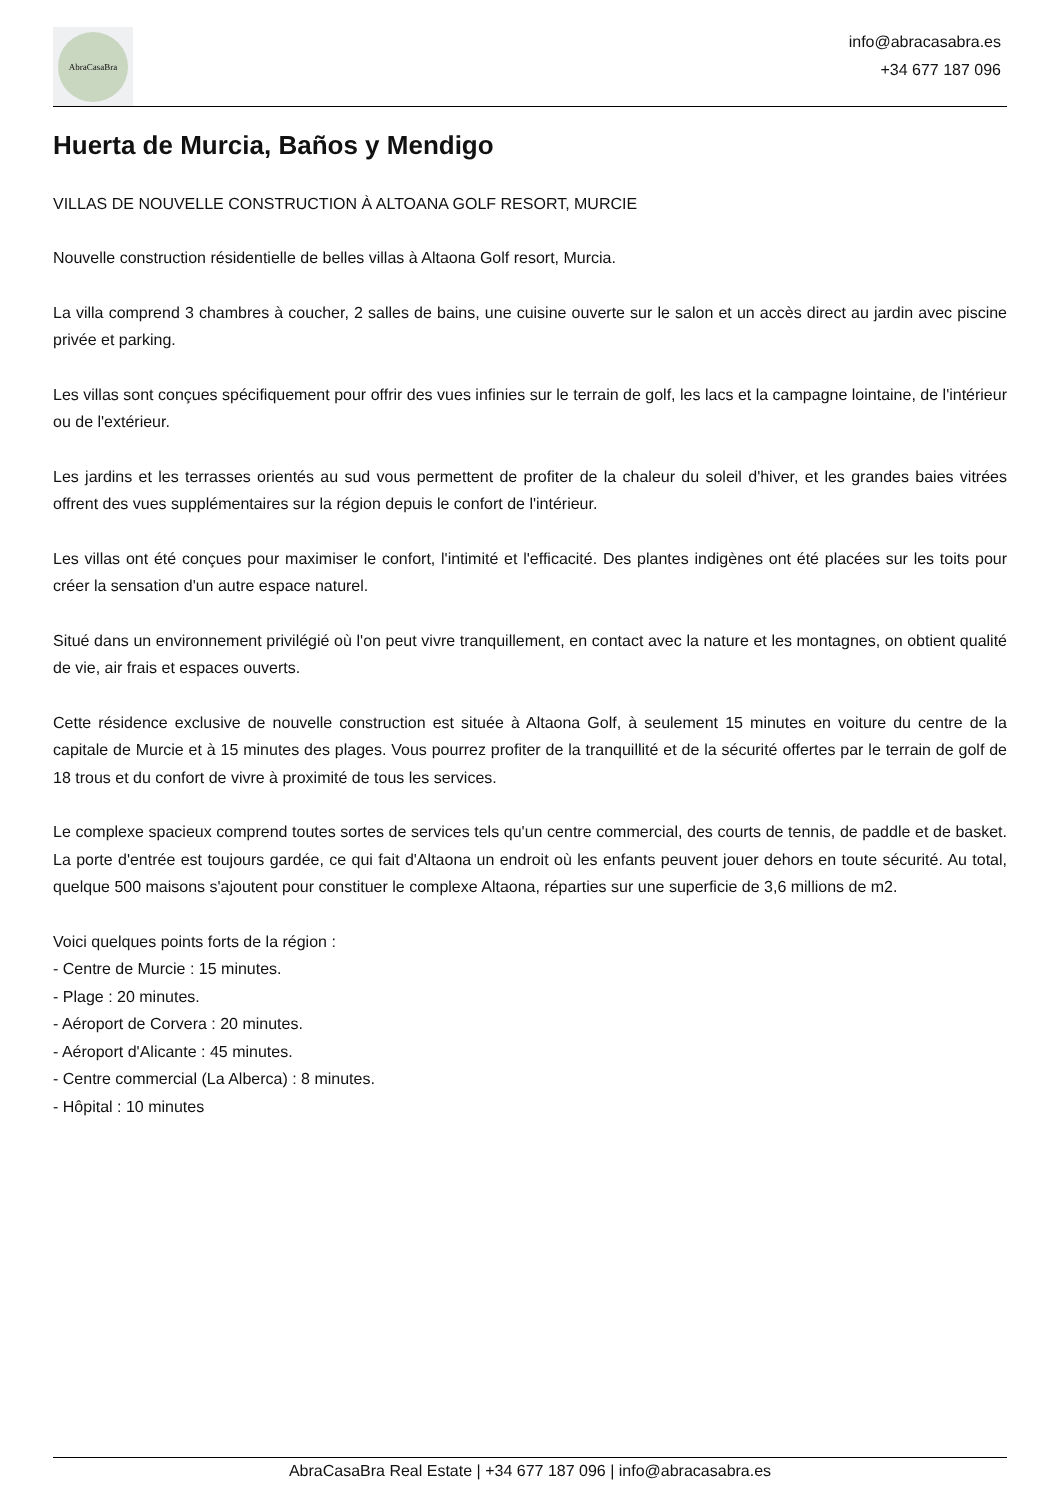AbraCasaBra
info@abracasabra.es
+34 677 187 096
Huerta de Murcia, Baños y Mendigo
VILLAS DE NOUVELLE CONSTRUCTION À ALTOANA GOLF RESORT, MURCIE
Nouvelle construction résidentielle de belles villas à Altaona Golf resort, Murcia.
La villa comprend 3 chambres à coucher, 2 salles de bains, une cuisine ouverte sur le salon et un accès direct au jardin avec piscine privée et parking.
Les villas sont conçues spécifiquement pour offrir des vues infinies sur le terrain de golf, les lacs et la campagne lointaine, de l'intérieur ou de l'extérieur.
Les jardins et les terrasses orientés au sud vous permettent de profiter de la chaleur du soleil d'hiver, et les grandes baies vitrées offrent des vues supplémentaires sur la région depuis le confort de l'intérieur.
Les villas ont été conçues pour maximiser le confort, l'intimité et l'efficacité. Des plantes indigènes ont été placées sur les toits pour créer la sensation d'un autre espace naturel.
Situé dans un environnement privilégié où l'on peut vivre tranquillement, en contact avec la nature et les montagnes, on obtient qualité de vie, air frais et espaces ouverts.
Cette résidence exclusive de nouvelle construction est située à Altaona Golf, à seulement 15 minutes en voiture du centre de la capitale de Murcie et à 15 minutes des plages. Vous pourrez profiter de la tranquillité et de la sécurité offertes par le terrain de golf de 18 trous et du confort de vivre à proximité de tous les services.
Le complexe spacieux comprend toutes sortes de services tels qu'un centre commercial, des courts de tennis, de paddle et de basket. La porte d'entrée est toujours gardée, ce qui fait d'Altaona un endroit où les enfants peuvent jouer dehors en toute sécurité. Au total, quelque 500 maisons s'ajoutent pour constituer le complexe Altaona, réparties sur une superficie de 3,6 millions de m2.
Voici quelques points forts de la région :
- Centre de Murcie : 15 minutes.
- Plage : 20 minutes.
- Aéroport de Corvera : 20 minutes.
- Aéroport d'Alicante : 45 minutes.
- Centre commercial (La Alberca) : 8 minutes.
- Hôpital : 10 minutes
AbraCasaBra Real Estate | +34 677 187 096 | info@abracasabra.es